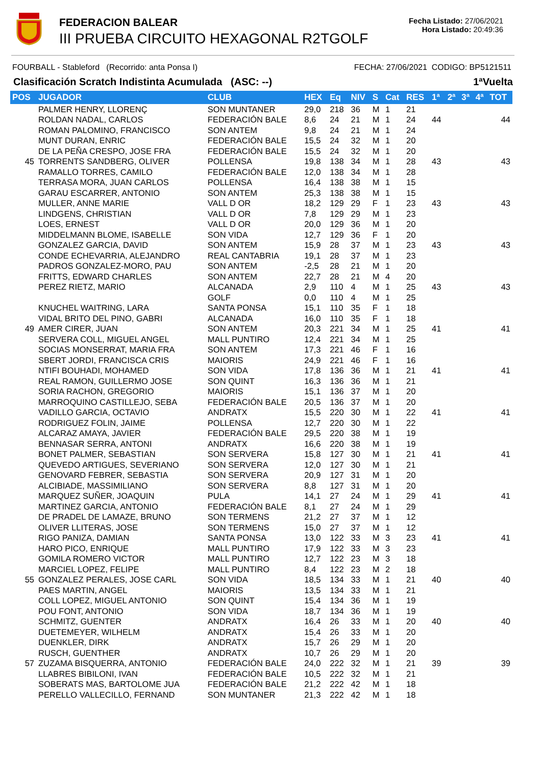FEDERACION BALEAR
III PRUEBA CIRCUITO HEXAGONAL R2TGOLF
Fecha Listado: 27/06/2021
Hora Listado: 20:49:36
FOURBALL - Stableford (Recorrido: anta Ponsa I) FECHA: 27/06/2021 CODIGO: BP5121511
Clasificación Scratch Indistinta Acumulada (ASC: --) 1ªVuelta
| POS | JUGADOR | CLUB | HEX | Eq | NIV | S | Cat | RES | 1ª | 2ª | 3ª | 4ª | TOT |
| --- | --- | --- | --- | --- | --- | --- | --- | --- | --- | --- | --- | --- | --- |
| | PALMER HENRY, LLORENÇ | SON MUNTANER | 29,0 | 218 | 36 | M | 1 | 21 | | | | | |
| | ROLDAN NADAL, CARLOS | FEDERACIÓN BALE | 8,6 | 24 | 21 | M | 1 | 24 | 44 | | | | 44 |
| | ROMAN PALOMINO, FRANCISCO | SON ANTEM | 9,8 | 24 | 21 | M | 1 | 24 | | | | | |
| | MUNT DURAN, ENRIC | FEDERACIÓN BALE | 15,5 | 24 | 32 | M | 1 | 20 | | | | | |
| | DE LA PEÑA CRESPO, JOSE FRA | FEDERACIÓN BALE | 15,5 | 24 | 32 | M | 1 | 20 | | | | | |
| 45 | TORRENTS SANDBERG, OLIVER | POLLENSA | 19,8 | 138 | 34 | M | 1 | 28 | 43 | | | | 43 |
| | RAMALLO TORRES, CAMILO | FEDERACIÓN BALE | 12,0 | 138 | 34 | M | 1 | 28 | | | | | |
| | TERRASA MORA, JUAN CARLOS | POLLENSA | 16,4 | 138 | 38 | M | 1 | 15 | | | | | |
| | GARAU ESCARRER, ANTONIO | SON ANTEM | 25,3 | 138 | 38 | M | 1 | 15 | | | | | |
| | MULLER, ANNE MARIE | VALL D OR | 18,2 | 129 | 29 | F | 1 | 23 | 43 | | | | 43 |
| | LINDGENS, CHRISTIAN | VALL D OR | 7,8 | 129 | 29 | M | 1 | 23 | | | | | |
| | LOES, ERNEST | VALL D OR | 20,0 | 129 | 36 | M | 1 | 20 | | | | | |
| | MIDDELMANN BLOME, ISABELLE | SON VIDA | 12,7 | 129 | 36 | F | 1 | 20 | | | | | |
| | GONZALEZ GARCIA, DAVID | SON ANTEM | 15,9 | 28 | 37 | M | 1 | 23 | 43 | | | | 43 |
| | CONDE ECHEVARRIA, ALEJANDRO | REAL CANTABRIA | 19,1 | 28 | 37 | M | 1 | 23 | | | | | |
| | PADROS GONZALEZ-MORO, PAU | SON ANTEM | -2,5 | 28 | 21 | M | 1 | 20 | | | | | |
| | FRITTS, EDWARD CHARLES | SON ANTEM | 22,7 | 28 | 21 | M | 4 | 20 | | | | | |
| | PEREZ RIETZ, MARIO | ALCANADA | 2,9 | 110 | 4 | M | 1 | 25 | 43 | | | | 43 |
| | | GOLF | 0,0 | 110 | 4 | M | 1 | 25 | | | | | |
| | KNUCHEL WAITRING, LARA | SANTA PONSA | 15,1 | 110 | 35 | F | 1 | 18 | | | | | |
| | VIDAL BRITO DEL PINO, GABRI | ALCANADA | 16,0 | 110 | 35 | F | 1 | 18 | | | | | |
| 49 | AMER CIRER, JUAN | SON ANTEM | 20,3 | 221 | 34 | M | 1 | 25 | 41 | | | | 41 |
| | SERVERA COLL, MIGUEL ANGEL | MALL PUNTIRO | 12,4 | 221 | 34 | M | 1 | 25 | | | | | |
| | SOCIAS MONSERRAT, MARIA FRA | SON ANTEM | 17,3 | 221 | 46 | F | 1 | 16 | | | | | |
| | SBERT JORDI, FRANCISCA CRIS | MAIORIS | 24,9 | 221 | 46 | F | 1 | 16 | | | | | |
| | NTIFI BOUHADI, MOHAMED | SON VIDA | 17,8 | 136 | 36 | M | 1 | 21 | 41 | | | | 41 |
| | REAL RAMON, GUILLERMO JOSE | SON QUINT | 16,3 | 136 | 36 | M | 1 | 21 | | | | | |
| | SORIA RACHON, GREGORIO | MAIORIS | 15,1 | 136 | 37 | M | 1 | 20 | | | | | |
| | MARROQUINO CASTILLEJO, SEBA | FEDERACIÓN BALE | 20,5 | 136 | 37 | M | 1 | 20 | | | | | |
| | VADILLO GARCIA, OCTAVIO | ANDRATX | 15,5 | 220 | 30 | M | 1 | 22 | 41 | | | | 41 |
| | RODRIGUEZ FOLIN, JAIME | POLLENSA | 12,7 | 220 | 30 | M | 1 | 22 | | | | | |
| | ALCARAZ AMAYA, JAVIER | FEDERACIÓN BALE | 29,5 | 220 | 38 | M | 1 | 19 | | | | | |
| | BENNASAR SERRA, ANTONI | ANDRATX | 16,6 | 220 | 38 | M | 1 | 19 | | | | | |
| | BONET PALMER, SEBASTIAN | SON SERVERA | 15,8 | 127 | 30 | M | 1 | 21 | 41 | | | | 41 |
| | QUEVEDO ARTIGUES, SEVERIANO | SON SERVERA | 12,0 | 127 | 30 | M | 1 | 21 | | | | | |
| | GENOVARD FEBRER, SEBASTIA | SON SERVERA | 20,9 | 127 | 31 | M | 1 | 20 | | | | | |
| | ALCIBIADE, MASSIMILIANO | SON SERVERA | 8,8 | 127 | 31 | M | 1 | 20 | | | | | |
| | MARQUEZ SUÑER, JOAQUIN | PULA | 14,1 | 27 | 24 | M | 1 | 29 | 41 | | | | 41 |
| | MARTINEZ GARCIA, ANTONIO | FEDERACIÓN BALE | 8,1 | 27 | 24 | M | 1 | 29 | | | | | |
| | DE PRADEL DE LAMAZE, BRUNO | SON TERMENS | 21,2 | 27 | 37 | M | 1 | 12 | | | | | |
| | OLIVER LLITERAS, JOSE | SON TERMENS | 15,0 | 27 | 37 | M | 1 | 12 | | | | | |
| | RIGO PANIZA, DAMIAN | SANTA PONSA | 13,0 | 122 | 33 | M | 3 | 23 | 41 | | | | 41 |
| | HARO PICO, ENRIQUE | MALL PUNTIRO | 17,9 | 122 | 33 | M | 3 | 23 | | | | | |
| | GOMILA ROMERO VICTOR | MALL PUNTIRO | 12,7 | 122 | 23 | M | 3 | 18 | | | | | |
| | MARCIEL LOPEZ, FELIPE | MALL PUNTIRO | 8,4 | 122 | 23 | M | 2 | 18 | | | | | |
| 55 | GONZALEZ PERALES, JOSE CARL | SON VIDA | 18,5 | 134 | 33 | M | 1 | 21 | 40 | | | | 40 |
| | PAES MARTIN, ANGEL | MAIORIS | 13,5 | 134 | 33 | M | 1 | 21 | | | | | |
| | COLL LOPEZ, MIGUEL ANTONIO | SON QUINT | 15,4 | 134 | 36 | M | 1 | 19 | | | | | |
| | POU FONT, ANTONIO | SON VIDA | 18,7 | 134 | 36 | M | 1 | 19 | | | | | |
| | SCHMITZ, GUENTER | ANDRATX | 16,4 | 26 | 33 | M | 1 | 20 | 40 | | | | 40 |
| | DUETEMEYER, WILHELM | ANDRATX | 15,4 | 26 | 33 | M | 1 | 20 | | | | | |
| | DUENKLER, DIRK | ANDRATX | 15,7 | 26 | 29 | M | 1 | 20 | | | | | |
| | RUSCH, GUENTHER | ANDRATX | 10,7 | 26 | 29 | M | 1 | 20 | | | | | |
| 57 | ZUZAMA BISQUERRA, ANTONIO | FEDERACIÓN BALE | 24,0 | 222 | 32 | M | 1 | 21 | 39 | | | | 39 |
| | LLABRES BIBILONI, IVAN | FEDERACIÓN BALE | 10,5 | 222 | 32 | M | 1 | 21 | | | | | |
| | SOBERATS MAS, BARTOLOME JUA | FEDERACIÓN BALE | 21,2 | 222 | 42 | M | 1 | 18 | | | | | |
| | PERELLO VALLECILLO, FERNAND | SON MUNTANER | 21,3 | 222 | 42 | M | 1 | 18 | | | | | |